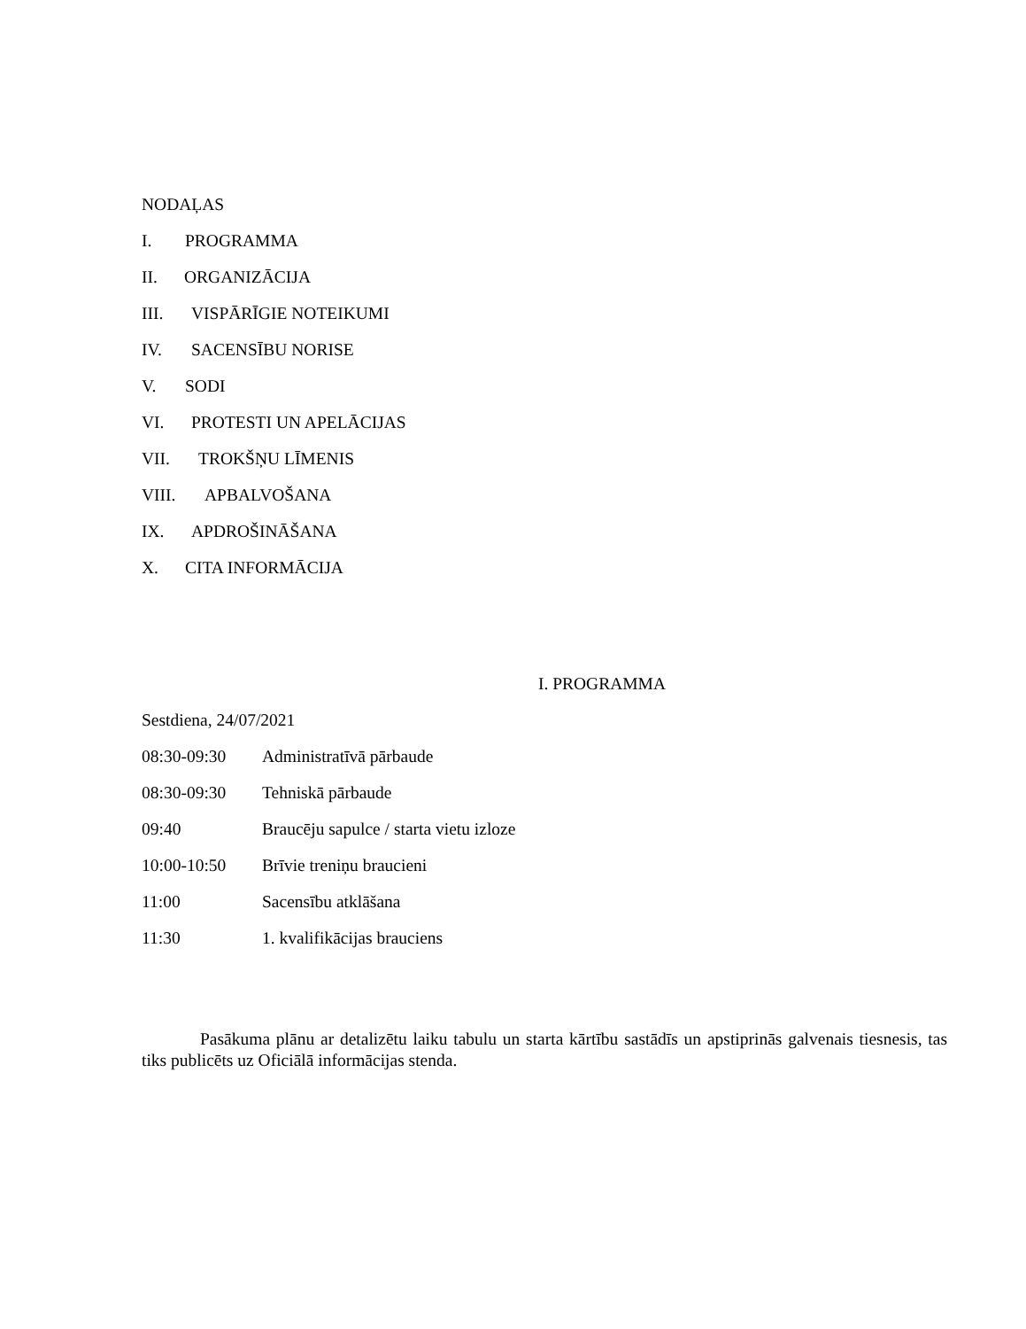NODAĻAS
I. PROGRAMMA
II. ORGANIZĀCIJA
III. VISPĀRĪGIE NOTEIKUMI
IV. SACENSĪBU NORISE
V. SODI
VI. PROTESTI UN APELĀCIJAS
VII. TROKŠŅU LĪMENIS
VIII. APBALVOŠANA
IX. APDROŠINĀŠANA
X. CITA INFORMĀCIJA
I. PROGRAMMA
Sestdiena, 24/07/2021
08:30-09:30 Administratīvā pārbaude
08:30-09:30 Tehniskā pārbaude
09:40 Braucēju sapulce / starta vietu izloze
10:00-10:50 Brīvie treniņu braucieni
11:00 Sacensību atklāšana
11:30 1. kvalifikācijas brauciens
Pasākuma plānu ar detalizētu laiku tabulu un starta kārtību sastādīs un apstiprinās galvenais tiesnesis, tas tiks publicēts uz Oficiālā informācijas stenda.